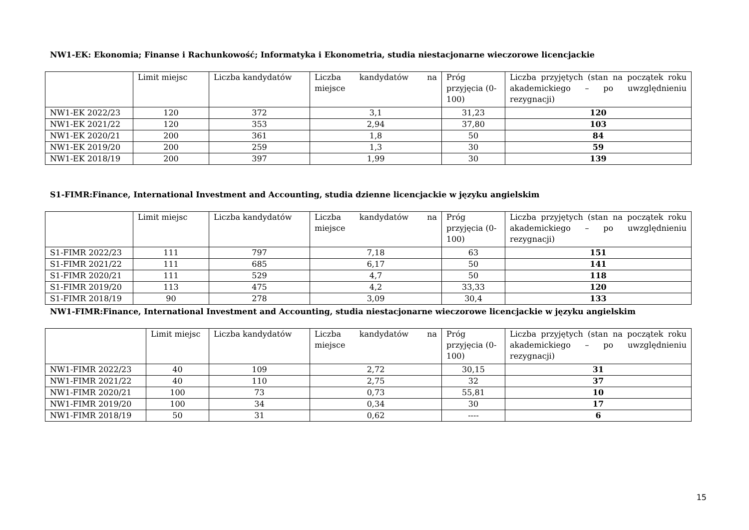NW1-EK: Ekonomia; Finanse i Rachunkowość; Informatyka i Ekonometria, studia niestacjonarne wieczorowe licencjackie
| | Limit miejsc | Liczba kandydatów | Liczba kandydatów na miejsce | Próg przyjęcia (0-100) | Liczba przyjętych (stan na początek roku akademickiego – po uwzględnieniu rezygnacji) |
| --- | --- | --- | --- | --- | --- |
| NW1-EK 2022/23 | 120 | 372 | 3,1 | 31,23 | 120 |
| NW1-EK 2021/22 | 120 | 353 | 2,94 | 37,80 | 103 |
| NW1-EK 2020/21 | 200 | 361 | 1,8 | 50 | 84 |
| NW1-EK 2019/20 | 200 | 259 | 1,3 | 30 | 59 |
| NW1-EK 2018/19 | 200 | 397 | 1,99 | 30 | 139 |
S1-FIMR:Finance, International Investment and Accounting, studia dzienne licencjackie w języku angielskim
| | Limit miejsc | Liczba kandydatów | Liczba kandydatów na miejsce | Próg przyjęcia (0-100) | Liczba przyjętych (stan na początek roku akademickiego – po uwzględnieniu rezygnacji) |
| --- | --- | --- | --- | --- | --- |
| S1-FIMR 2022/23 | 111 | 797 | 7,18 | 63 | 151 |
| S1-FIMR 2021/22 | 111 | 685 | 6,17 | 50 | 141 |
| S1-FIMR 2020/21 | 111 | 529 | 4,7 | 50 | 118 |
| S1-FIMR 2019/20 | 113 | 475 | 4,2 | 33,33 | 120 |
| S1-FIMR 2018/19 | 90 | 278 | 3,09 | 30,4 | 133 |
NW1-FIMR:Finance, International Investment and Accounting, studia niestacjonarne wieczorowe licencjackie w języku angielskim
| | Limit miejsc | Liczba kandydatów | Liczba kandydatów na miejsce | Próg przyjęcia (0-100) | Liczba przyjętych (stan na początek roku akademickiego – po uwzględnieniu rezygnacji) |
| --- | --- | --- | --- | --- | --- |
| NW1-FIMR 2022/23 | 40 | 109 | 2,72 | 30,15 | 31 |
| NW1-FIMR 2021/22 | 40 | 110 | 2,75 | 32 | 37 |
| NW1-FIMR 2020/21 | 100 | 73 | 0,73 | 55,81 | 10 |
| NW1-FIMR 2019/20 | 100 | 34 | 0,34 | 30 | 17 |
| NW1-FIMR 2018/19 | 50 | 31 | 0,62 | ---- | 6 |
15